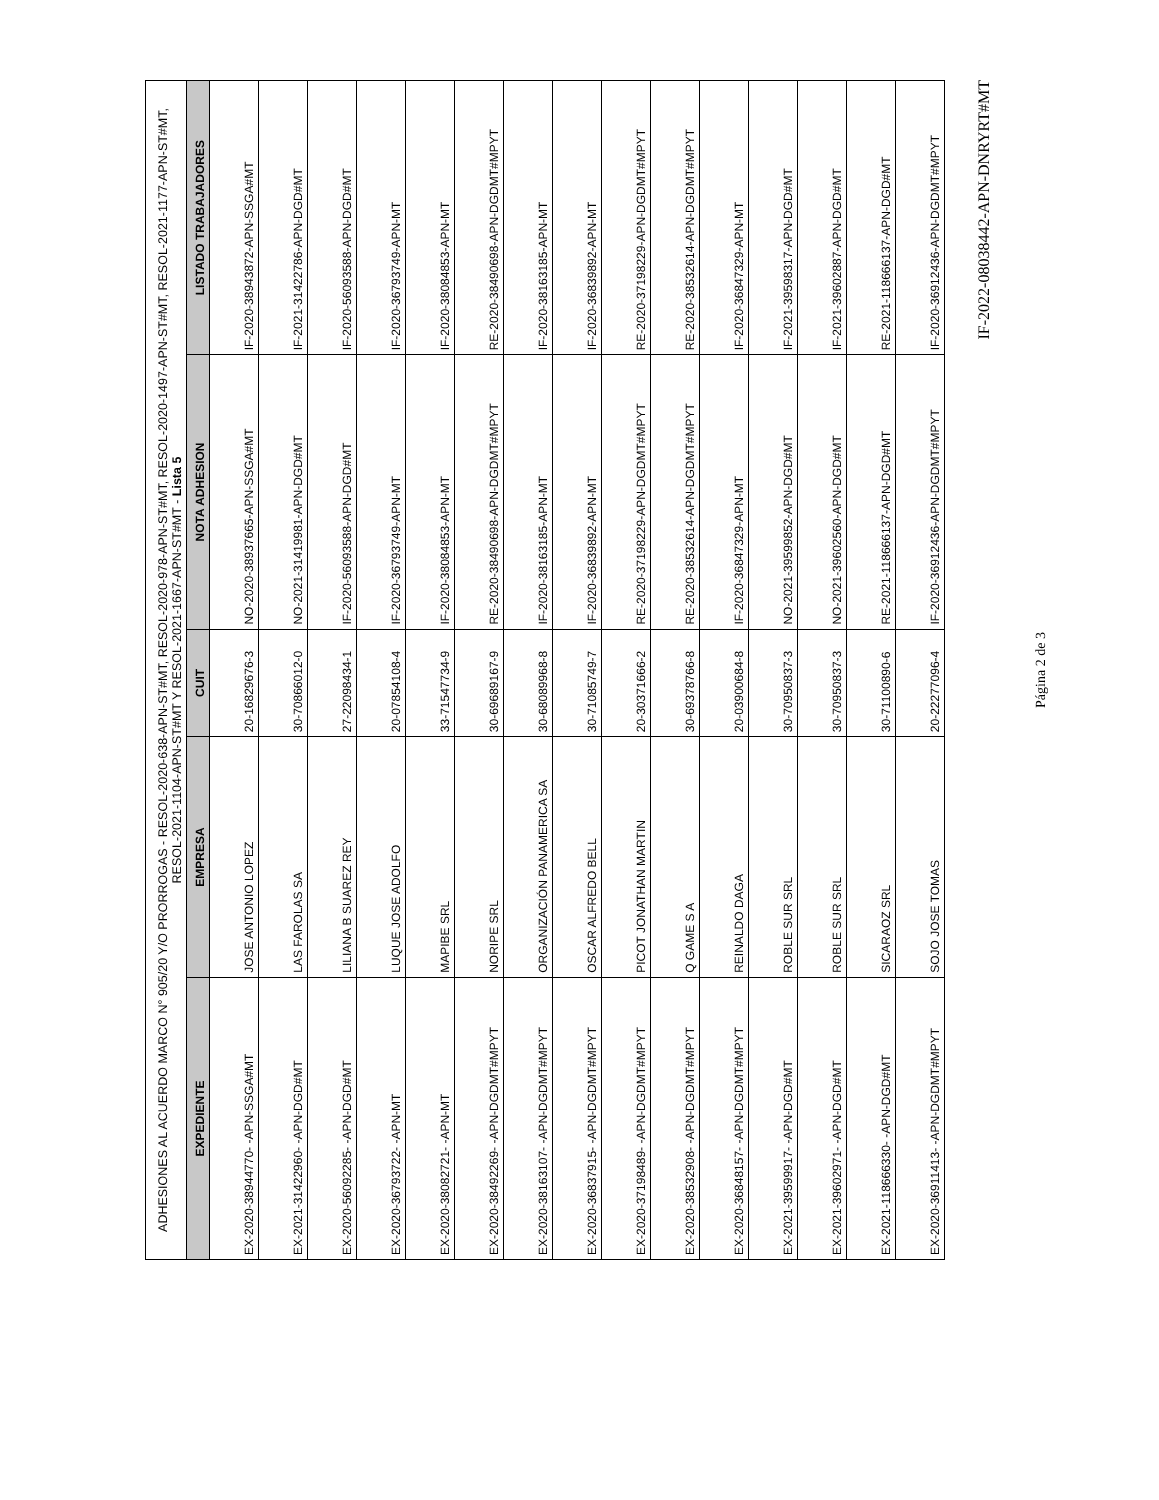| ADHESIONES AL ACUERDO MARCO N° 905/20 Y/O PRORROGAS - RESOL-2020-638-APN-ST#MT, RESOL-2020-978-APN-ST#MT, RESOL-2020-1497-APN-ST#MT, RESOL-2021-1177-APN-ST#MT, RESOL-2021-1104-APN-ST#MT Y RESOL-2021-1667-APN-ST#MT - Lista 5 | | | | |
| EXPEDIENTE | EMPRESA | CUIT | NOTA ADHESION | LISTADO TRABAJADORES |
| EX-2020-38944770- -APN-SSGA#MT | JOSE ANTONIO LOPEZ | 20-16829676-3 | NO-2020-38937665-APN-SSGA#MT | IF-2020-38943872-APN-SSGA#MT |
| EX-2021-31422960- -APN-DGD#MT | LAS FAROLAS SA | 30-70866012-0 | NO-2021-31419981-APN-DGD#MT | IF-2021-31422786-APN-DGD#MT |
| EX-2020-56092285- -APN-DGD#MT | LILIANA B SUAREZ REY | 27-22098434-1 | IF-2020-56093588-APN-DGD#MT | IF-2020-56093588-APN-DGD#MT |
| EX-2020-36793722- -APN-MT | LUQUE JOSE ADOLFO | 20-07854108-4 | IF-2020-36793749-APN-MT | IF-2020-36793749-APN-MT |
| EX-2020-38082721- -APN-MT | MAPIBE SRL | 33-71547734-9 | IF-2020-38084853-APN-MT | IF-2020-38084853-APN-MT |
| EX-2020-38492269- -APN-DGDMT#MPYT | NORIPE SRL | 30-69689167-9 | RE-2020-38490698-APN-DGDMT#MPYT | RE-2020-38490698-APN-DGDMT#MPYT |
| EX-2020-38163107- -APN-DGDMT#MPYT | ORGANIZACIÓN PANAMERICA SA | 30-68089968-8 | IF-2020-38163185-APN-MT | IF-2020-38163185-APN-MT |
| EX-2020-36837915- -APN-DGDMT#MPYT | OSCAR ALFREDO BELL | 30-71085749-7 | IF-2020-36839892-APN-MT | IF-2020-36839892-APN-MT |
| EX-2020-37198489- -APN-DGDMT#MPYT | PICOT JONATHAN MARTIN | 20-30371666-2 | RE-2020-37198229-APN-DGDMT#MPYT | RE-2020-37198229-APN-DGDMT#MPYT |
| EX-2020-38532908- -APN-DGDMT#MPYT | Q GAME S A | 30-69378766-8 | RE-2020-38532614-APN-DGDMT#MPYT | RE-2020-38532614-APN-DGDMT#MPYT |
| EX-2020-36848157- -APN-DGDMT#MPYT | REINALDO DAGA | 20-03900684-8 | IF-2020-36847329-APN-MT | IF-2020-36847329-APN-MT |
| EX-2021-39599917- -APN-DGD#MT | ROBLE SUR SRL | 30-70950837-3 | NO-2021-39599852-APN-DGD#MT | IF-2021-39598317-APN-DGD#MT |
| EX-2021-39602971- -APN-DGD#MT | ROBLE SUR SRL | 30-70950837-3 | NO-2021-39602560-APN-DGD#MT | IF-2021-39602887-APN-DGD#MT |
| EX-2021-118666330- -APN-DGD#MT | SICARAOZ SRL | 30-71100890-6 | RE-2021-118666137-APN-DGD#MT | RE-2021-118666137-APN-DGD#MT |
| EX-2020-36911413- -APN-DGDMT#MPYT | SOJO JOSE TOMAS | 20-22277096-4 | IF-2020-36912436-APN-DGDMT#MPYT | IF-2020-36912436-APN-DGDMT#MPYT |
IF-2022-08038442-APN-DNRYRT#MT
Página 2 de 3